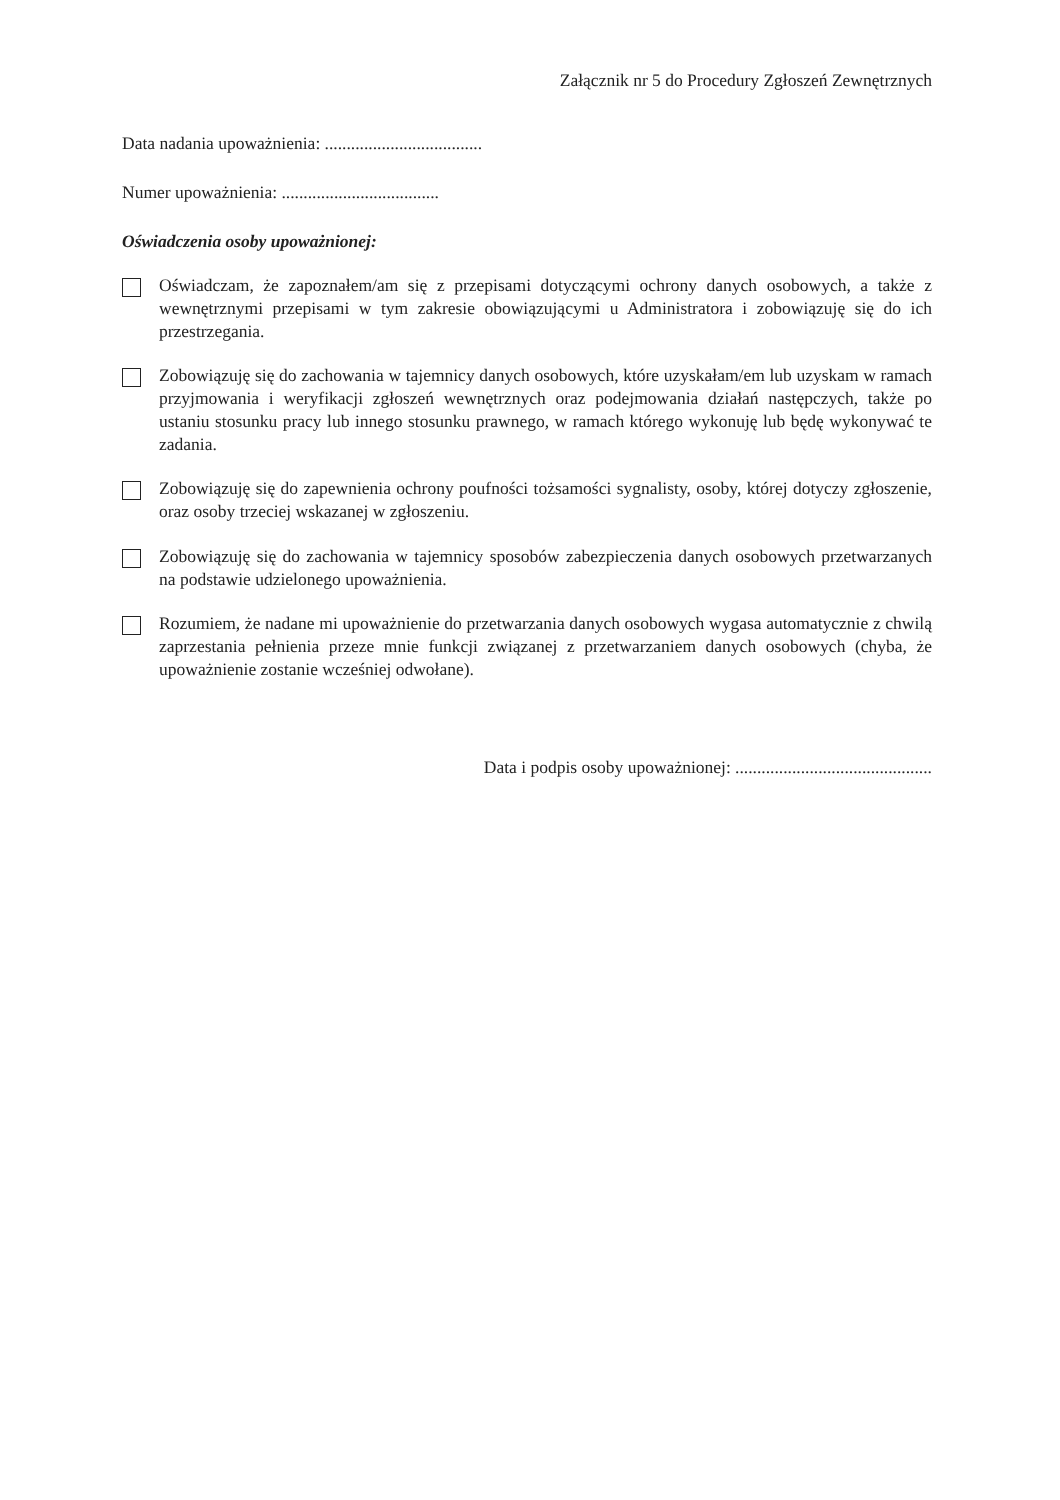Załącznik nr 5 do Procedury Zgłoszeń Zewnętrznych
Data nadania upoważnienia: ....................................
Numer upoważnienia: ....................................
Oświadczenia osoby upoważnionej:
Oświadczam, że zapoznałem/am się z przepisami dotyczącymi ochrony danych osobowych, a także z wewnętrznymi przepisami w tym zakresie obowiązującymi u Administratora i zobowiązuję się do ich przestrzegania.
Zobowiązuję się do zachowania w tajemnicy danych osobowych, które uzyskałam/em lub uzyskam w ramach przyjmowania i weryfikacji zgłoszeń wewnętrznych oraz podejmowania działań następczych, także po ustaniu stosunku pracy lub innego stosunku prawnego, w ramach którego wykonuję lub będę wykonywać te zadania.
Zobowiązuję się do zapewnienia ochrony poufności tożsamości sygnalisty, osoby, której dotyczy zgłoszenie, oraz osoby trzeciej wskazanej w zgłoszeniu.
Zobowiązuję się do zachowania w tajemnicy sposobów zabezpieczenia danych osobowych przetwarzanych na podstawie udzielonego upoważnienia.
Rozumiem, że nadane mi upoważnienie do przetwarzania danych osobowych wygasa automatycznie z chwilą zaprzestania pełnienia przeze mnie funkcji związanej z przetwarzaniem danych osobowych (chyba, że upoważnienie zostanie wcześniej odwołane).
Data i podpis osoby upoważnionej: .............................................